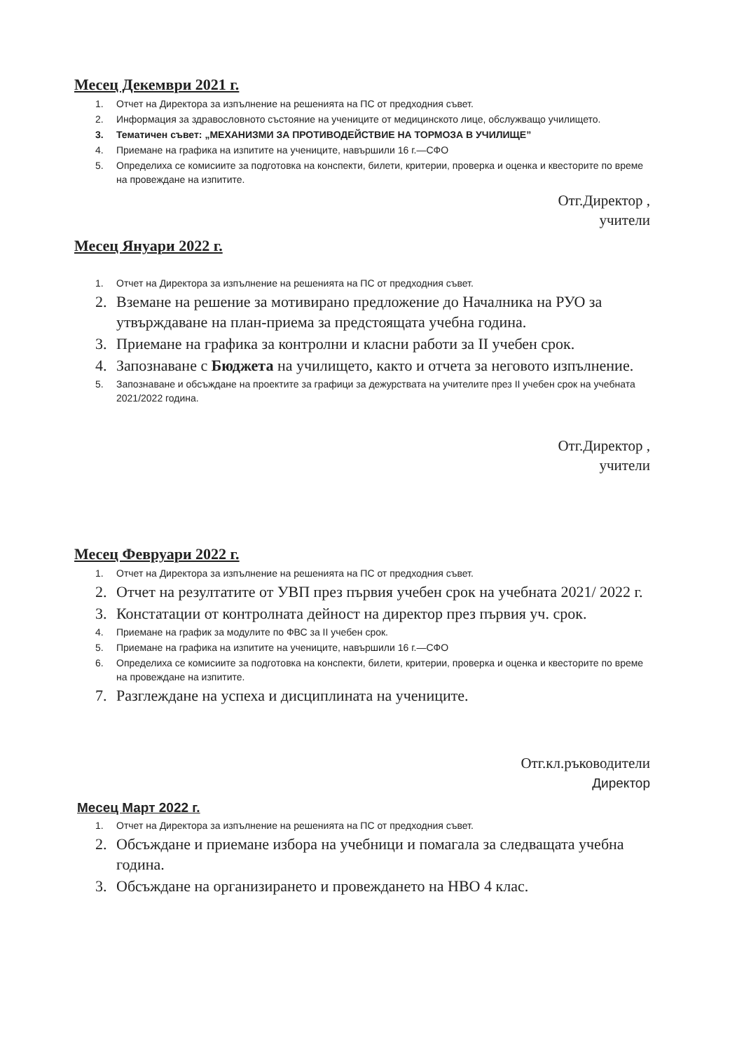Месец Декември 2021 г.
1. Отчет на Директора за изпълнение на решенията на ПС от предходния съвет.
2. Информация за здравословното състояние на учениците от медицинското лице, обслужващо училището.
3. Тематичен съвет: „МЕХАНИЗМИ ЗА ПРОТИВОДЕЙСТВИЕ НА ТОРМОЗА В УЧИЛИЩЕ”
4. Приемане на графика на изпитите на учениците, навършили 16 г.—СФО
5. Определиха се комисиите за подготовка на конспекти, билети, критерии, проверка и оценка и квесторите по време на провеждане на изпитите.
Отг.Директор ,
учители
Месец Януари 2022 г.
1. Отчет на Директора за изпълнение на решенията на ПС от предходния съвет.
2. Вземане на решение за мотивирано предложение до Началника на РУО за утвърждаване на план-приема за предстоящата учебна година.
3. Приемане на графика за контролни и класни работи за II учебен срок.
4. Запознаване с Бюджета на училището, както и отчета за неговото изпълнение.
5. Запознаване и обсъждане на проектите за графици за дежурствата на учителите през II учебен срок на учебната 2021/2022 година.
Отг.Директор ,
учители
Месец Февруари 2022 г.
1. Отчет на Директора за изпълнение на решенията на ПС от предходния съвет.
2. Отчет на резултатите от УВП през първия учебен срок на учебната 2021/ 2022 г.
3. Констатации от контролната дейност на директор през първия уч. срок.
4. Приемане на график за модулите по ФВС за II учебен срок.
5. Приемане на графика на изпитите на учениците, навършили 16 г.—СФО
6. Определиха се комисиите за подготовка на конспекти, билети, критерии, проверка и оценка и квесторите по време на провеждане на изпитите.
7. Разглеждане на успеха и дисциплината на учениците.
Отг.кл.ръководители
Директор
Месец Март 2022 г.
1. Отчет на Директора за изпълнение на решенията на ПС от предходния съвет.
2. Обсъждане и приемане избора на учебници и помагала за следващата учебна година.
3. Обсъждане на организирането и провеждането на НВО 4 клас.